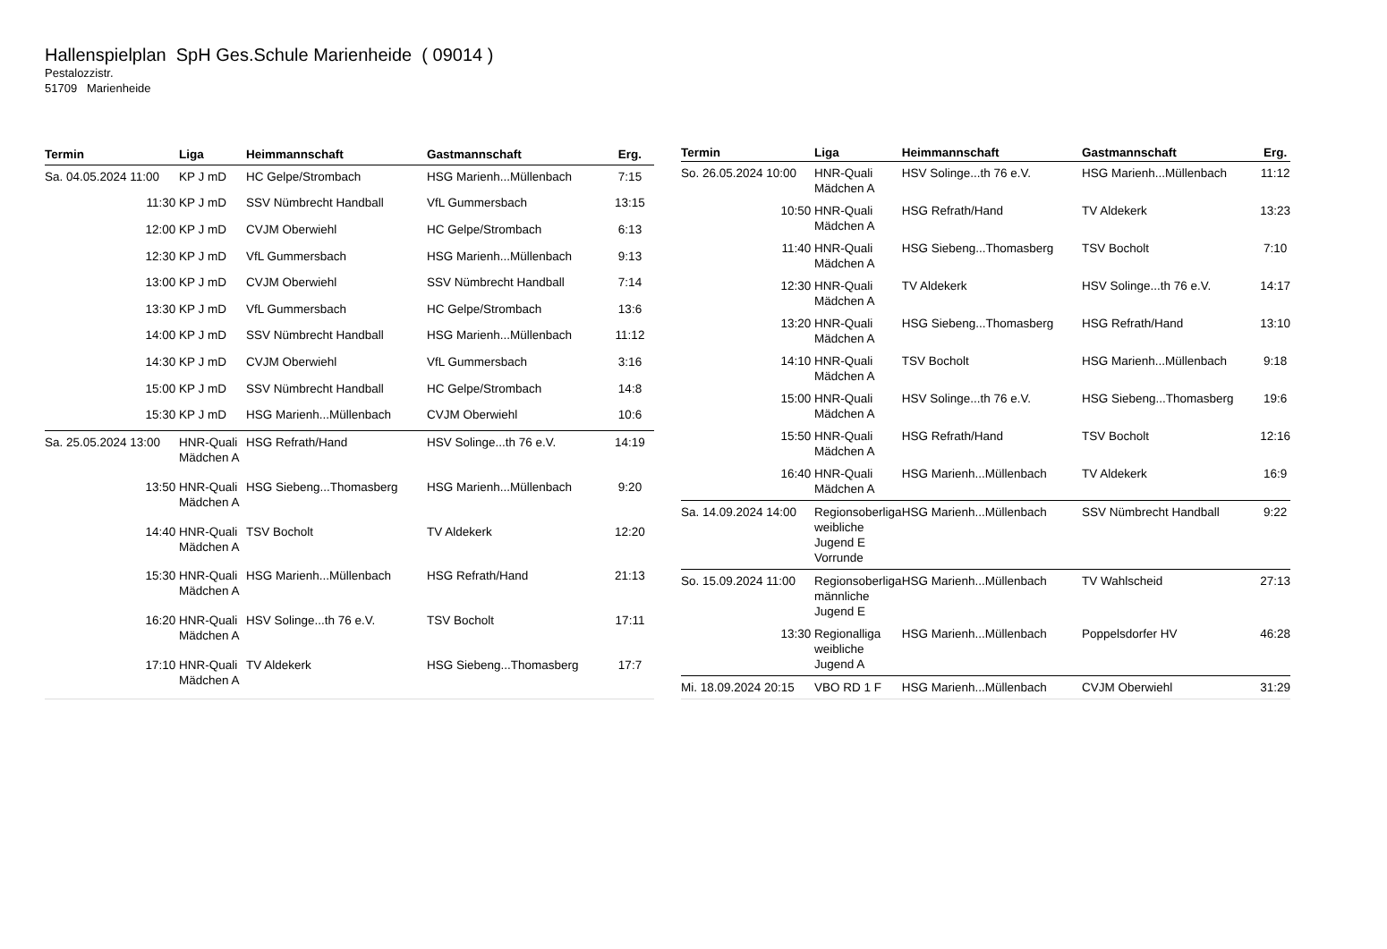Hallenspielplan SpH Ges.Schule Marienheide ( 09014 )
Pestalozzistr.
51709 Marienheide
| Termin | Liga | Heimmannschaft | Gastmannschaft | Erg. |
| --- | --- | --- | --- | --- |
| Sa. 04.05.2024 11:00 | KP J mD | HC Gelpe/Strombach | HSG Marienh...Müllenbach | 7:15 |
| 11:30 | KP J mD | SSV Nümbrecht Handball | VfL Gummersbach | 13:15 |
| 12:00 | KP J mD | CVJM Oberwiehl | HC Gelpe/Strombach | 6:13 |
| 12:30 | KP J mD | VfL Gummersbach | HSG Marienh...Müllenbach | 9:13 |
| 13:00 | KP J mD | CVJM Oberwiehl | SSV Nümbrecht Handball | 7:14 |
| 13:30 | KP J mD | VfL Gummersbach | HC Gelpe/Strombach | 13:6 |
| 14:00 | KP J mD | SSV Nümbrecht Handball | HSG Marienh...Müllenbach | 11:12 |
| 14:30 | KP J mD | CVJM Oberwiehl | VfL Gummersbach | 3:16 |
| 15:00 | KP J mD | SSV Nümbrecht Handball | HC Gelpe/Strombach | 14:8 |
| 15:30 | KP J mD | HSG Marienh...Müllenbach | CVJM Oberwiehl | 10:6 |
| Sa. 25.05.2024 13:00 | HNR-Quali Mädchen A | HSG Refrath/Hand | HSV Solinge...th 76 e.V. | 14:19 |
| 13:50 | HNR-Quali Mädchen A | HSG Siebeng...Thomasberg | HSG Marienh...Müllenbach | 9:20 |
| 14:40 | HNR-Quali Mädchen A | TSV Bocholt | TV Aldekerk | 12:20 |
| 15:30 | HNR-Quali Mädchen A | HSG Marienh...Müllenbach | HSG Refrath/Hand | 21:13 |
| 16:20 | HNR-Quali Mädchen A | HSV Solinge...th 76 e.V. | TSV Bocholt | 17:11 |
| 17:10 | HNR-Quali Mädchen A | TV Aldekerk | HSG Siebeng...Thomasberg | 17:7 |
| Termin | Liga | Heimmannschaft | Gastmannschaft | Erg. |
| --- | --- | --- | --- | --- |
| So. 26.05.2024 10:00 | HNR-Quali Mädchen A | HSV Solinge...th 76 e.V. | HSG Marienh...Müllenbach | 11:12 |
| 10:50 | HNR-Quali Mädchen A | HSG Refrath/Hand | TV Aldekerk | 13:23 |
| 11:40 | HNR-Quali Mädchen A | HSG Siebeng...Thomasberg | TSV Bocholt | 7:10 |
| 12:30 | HNR-Quali Mädchen A | TV Aldekerk | HSV Solinge...th 76 e.V. | 14:17 |
| 13:20 | HNR-Quali Mädchen A | HSG Siebeng...Thomasberg | HSG Refrath/Hand | 13:10 |
| 14:10 | HNR-Quali Mädchen A | TSV Bocholt | HSG Marienh...Müllenbach | 9:18 |
| 15:00 | HNR-Quali Mädchen A | HSV Solinge...th 76 e.V. | HSG Siebeng...Thomasberg | 19:6 |
| 15:50 | HNR-Quali Mädchen A | HSG Refrath/Hand | TSV Bocholt | 12:16 |
| 16:40 | HNR-Quali Mädchen A | HSG Marienh...Müllenbach | TV Aldekerk | 16:9 |
| Sa. 14.09.2024 14:00 | Regionsoberliga weibliche Jugend E Vorrunde | HSG Marienh...Müllenbach | SSV Nümbrecht Handball | 9:22 |
| So. 15.09.2024 11:00 | Regionsoberliga männliche Jugend E | HSG Marienh...Müllenbach | TV Wahlscheid | 27:13 |
| 13:30 | Regionalliga weibliche Jugend A | HSG Marienh...Müllenbach | Poppelsdorfer HV | 46:28 |
| Mi. 18.09.2024 20:15 | VBO RD 1 F | HSG Marienh...Müllenbach | CVJM Oberwiehl | 31:29 |